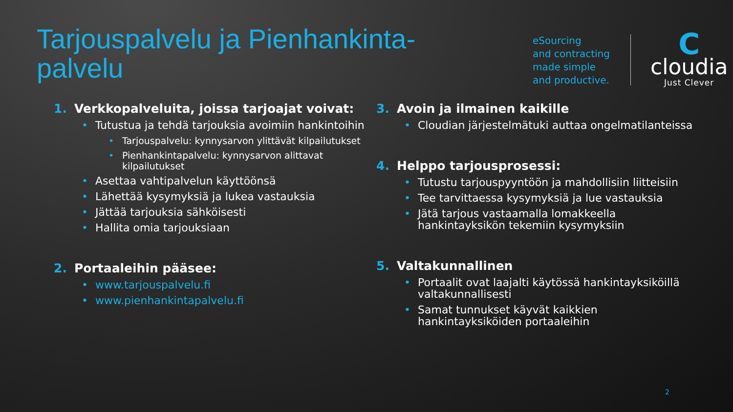Tarjouspalvelu ja Pienhankinta-palvelu
eSourcing
and contracting
made simple
and productive.
C
cloudia
Just Clever
1. Verkkopalveluita, joissa tarjoajat voivat:
Tutustua ja tehdä tarjouksia avoimiin hankintoihin
Tarjouspalvelu: kynnysarvon ylittävät kilpailutukset
Pienhankintapalvelu: kynnysarvon alittavat kilpailutukset
Asettaa vahtipalvelun käyttöönsä
Lähettää kysymyksiä ja lukea vastauksia
Jättää tarjouksia sähköisesti
Hallita omia tarjouksiaan
2. Portaaleihin pääsee:
www.tarjouspalvelu.fi
www.pienhankintapalvelu.fi
3. Avoin ja ilmainen kaikille
Cloudian järjestelmätuki auttaa ongelmatilanteissa
4. Helppo tarjousprosessi:
Tutustu tarjouspyyntöön ja mahdollisiin liitteisiin
Tee tarvittaessa kysymyksiä ja lue vastauksia
Jätä tarjous vastaamalla lomakkeella hankintayksikön tekemiin kysymyksiin
5. Valtakunnallinen
Portaalit ovat laajalti käytössä hankintayksiköillä valtakunnallisesti
Samat tunnukset käyvät kaikkien hankintayksiköiden portaaleihin
2